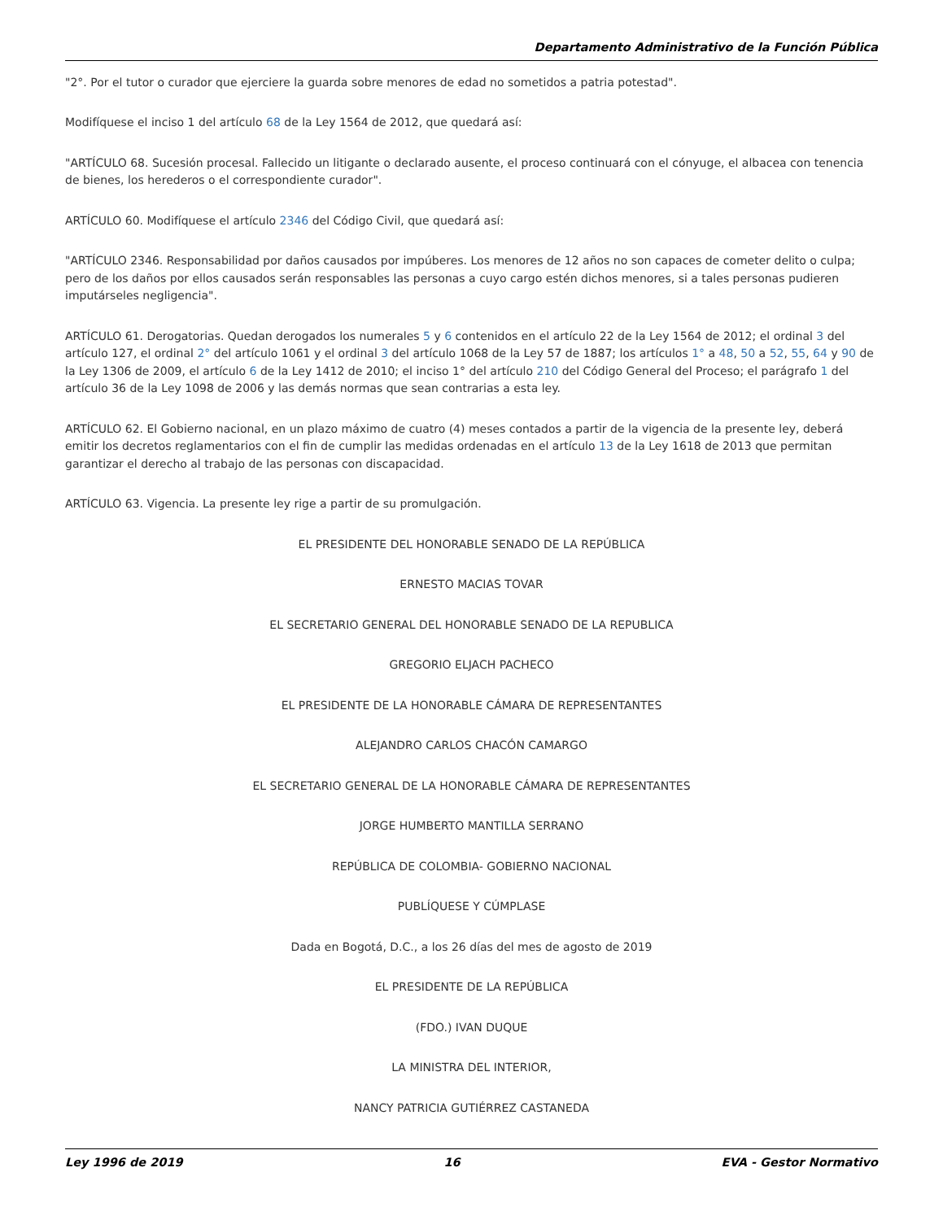Departamento Administrativo de la Función Pública
"2°. Por el tutor o curador que ejerciere la guarda sobre menores de edad no sometidos a patria potestad".
Modifíquese el inciso 1 del artículo 68 de la Ley 1564 de 2012, que quedará así:
"ARTÍCULO 68. Sucesión procesal. Fallecido un litigante o declarado ausente, el proceso continuará con el cónyuge, el albacea con tenencia de bienes, los herederos o el correspondiente curador".
ARTÍCULO 60. Modifíquese el artículo 2346 del Código Civil, que quedará así:
"ARTÍCULO 2346. Responsabilidad por daños causados por impúberes. Los menores de 12 años no son capaces de cometer delito o culpa; pero de los daños por ellos causados serán responsables las personas a cuyo cargo estén dichos menores, si a tales personas pudieren imputárseles negligencia".
ARTÍCULO 61. Derogatorias. Quedan derogados los numerales 5 y 6 contenidos en el artículo 22 de la Ley 1564 de 2012; el ordinal 3 del artículo 127, el ordinal 2° del artículo 1061 y el ordinal 3 del artículo 1068 de la Ley 57 de 1887; los artículos 1° a 48, 50 a 52, 55, 64 y 90 de la Ley 1306 de 2009, el artículo 6 de la Ley 1412 de 2010; el inciso 1° del artículo 210 del Código General del Proceso; el parágrafo 1 del artículo 36 de la Ley 1098 de 2006 y las demás normas que sean contrarias a esta ley.
ARTÍCULO 62. El Gobierno nacional, en un plazo máximo de cuatro (4) meses contados a partir de la vigencia de la presente ley, deberá emitir los decretos reglamentarios con el fin de cumplir las medidas ordenadas en el artículo 13 de la Ley 1618 de 2013 que permitan garantizar el derecho al trabajo de las personas con discapacidad.
ARTÍCULO 63. Vigencia. La presente ley rige a partir de su promulgación.
EL PRESIDENTE DEL HONORABLE SENADO DE LA REPÚBLICA
ERNESTO MACIAS TOVAR
EL SECRETARIO GENERAL DEL HONORABLE SENADO DE LA REPUBLICA
GREGORIO ELJACH PACHECO
EL PRESIDENTE DE LA HONORABLE CÁMARA DE REPRESENTANTES
ALEJANDRO CARLOS CHACÓN CAMARGO
EL SECRETARIO GENERAL DE LA HONORABLE CÁMARA DE REPRESENTANTES
JORGE HUMBERTO MANTILLA SERRANO
REPÚBLICA DE COLOMBIA- GOBIERNO NACIONAL
PUBLÍQUESE Y CÚMPLASE
Dada en Bogotá, D.C., a los 26 días del mes de agosto de 2019
EL PRESIDENTE DE LA REPÚBLICA
(FDO.) IVAN DUQUE
LA MINISTRA DEL INTERIOR,
NANCY PATRICIA GUTIÉRREZ CASTANEDA
Ley 1996 de 2019 16 EVA - Gestor Normativo